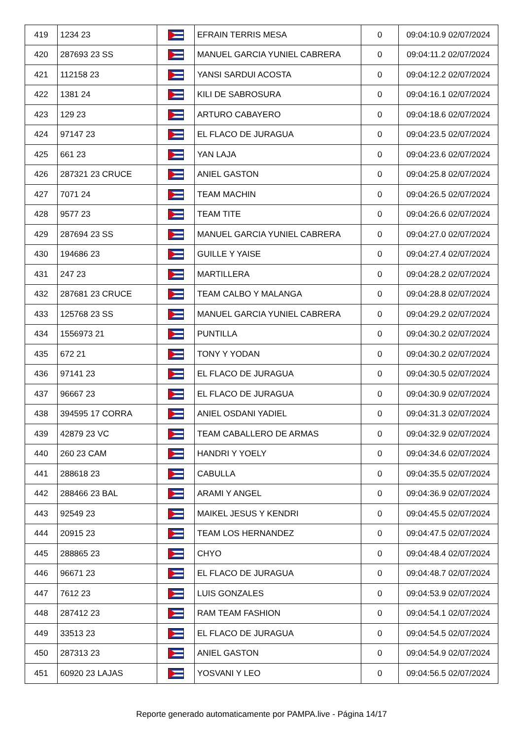| 419 | 1234 23 | | EFRAIN TERRIS MESA | 0 | 09:04:10.9 02/07/2024 |
| 420 | 287693 23 SS | | MANUEL GARCIA YUNIEL CABRERA | 0 | 09:04:11.2 02/07/2024 |
| 421 | 112158 23 | | YANSI SARDUI ACOSTA | 0 | 09:04:12.2 02/07/2024 |
| 422 | 1381 24 | | KILI DE SABROSURA | 0 | 09:04:16.1 02/07/2024 |
| 423 | 129 23 | | ARTURO CABAYERO | 0 | 09:04:18.6 02/07/2024 |
| 424 | 97147 23 | | EL FLACO DE JURAGUA | 0 | 09:04:23.5 02/07/2024 |
| 425 | 661 23 | | YAN LAJA | 0 | 09:04:23.6 02/07/2024 |
| 426 | 287321 23 CRUCE | | ANIEL GASTON | 0 | 09:04:25.8 02/07/2024 |
| 427 | 7071 24 | | TEAM MACHIN | 0 | 09:04:26.5 02/07/2024 |
| 428 | 9577 23 | | TEAM TITE | 0 | 09:04:26.6 02/07/2024 |
| 429 | 287694 23 SS | | MANUEL GARCIA YUNIEL CABRERA | 0 | 09:04:27.0 02/07/2024 |
| 430 | 194686 23 | | GUILLE Y YAISE | 0 | 09:04:27.4 02/07/2024 |
| 431 | 247 23 | | MARTILLERA | 0 | 09:04:28.2 02/07/2024 |
| 432 | 287681 23 CRUCE | | TEAM CALBO Y MALANGA | 0 | 09:04:28.8 02/07/2024 |
| 433 | 125768 23 SS | | MANUEL GARCIA YUNIEL CABRERA | 0 | 09:04:29.2 02/07/2024 |
| 434 | 1556973 21 | | PUNTILLA | 0 | 09:04:30.2 02/07/2024 |
| 435 | 672 21 | | TONY Y YODAN | 0 | 09:04:30.2 02/07/2024 |
| 436 | 97141 23 | | EL FLACO DE JURAGUA | 0 | 09:04:30.5 02/07/2024 |
| 437 | 96667 23 | | EL FLACO DE JURAGUA | 0 | 09:04:30.9 02/07/2024 |
| 438 | 394595 17 CORRA | | ANIEL OSDANI YADIEL | 0 | 09:04:31.3 02/07/2024 |
| 439 | 42879 23 VC | | TEAM CABALLERO DE ARMAS | 0 | 09:04:32.9 02/07/2024 |
| 440 | 260 23 CAM | | HANDRI Y YOELY | 0 | 09:04:34.6 02/07/2024 |
| 441 | 288618 23 | | CABULLA | 0 | 09:04:35.5 02/07/2024 |
| 442 | 288466 23 BAL | | ARAMI Y ANGEL | 0 | 09:04:36.9 02/07/2024 |
| 443 | 92549 23 | | MAIKEL JESUS Y KENDRI | 0 | 09:04:45.5 02/07/2024 |
| 444 | 20915 23 | | TEAM LOS HERNANDEZ | 0 | 09:04:47.5 02/07/2024 |
| 445 | 288865 23 | | CHYO | 0 | 09:04:48.4 02/07/2024 |
| 446 | 96671 23 | | EL FLACO DE JURAGUA | 0 | 09:04:48.7 02/07/2024 |
| 447 | 7612 23 | | LUIS GONZALES | 0 | 09:04:53.9 02/07/2024 |
| 448 | 287412 23 | | RAM TEAM FASHION | 0 | 09:04:54.1 02/07/2024 |
| 449 | 33513 23 | | EL FLACO DE JURAGUA | 0 | 09:04:54.5 02/07/2024 |
| 450 | 287313 23 | | ANIEL GASTON | 0 | 09:04:54.9 02/07/2024 |
| 451 | 60920 23 LAJAS | | YOSVANI Y LEO | 0 | 09:04:56.5 02/07/2024 |
Reporte generado automaticamente por PAMPA.live - Página 14/17